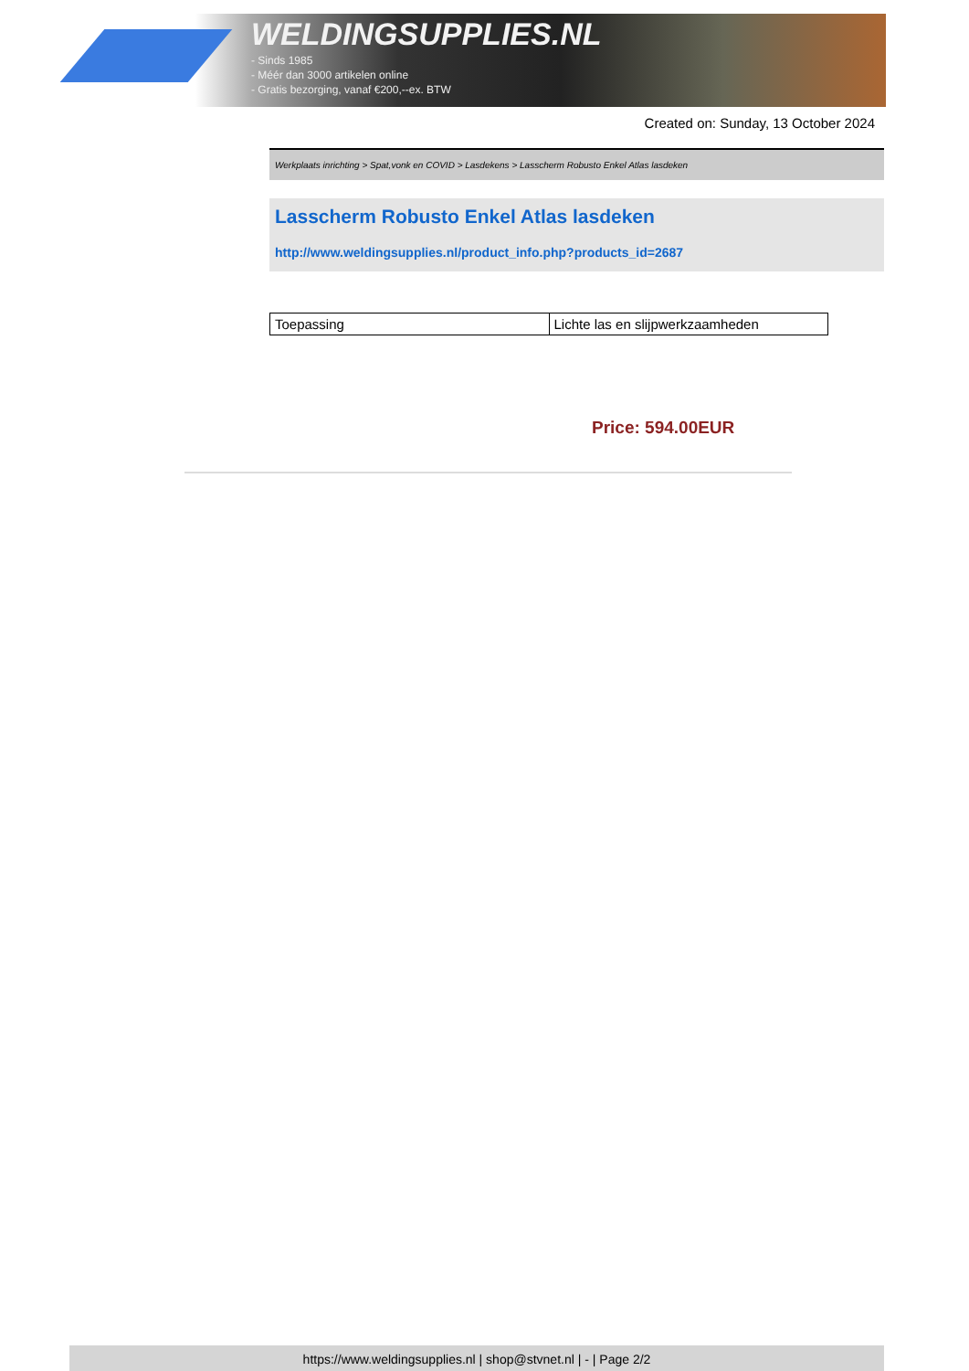WELDINGSUPPLIES.NL
- Sinds 1985
- Méér dan 3000 artikelen online
- Gratis bezorging, vanaf €200,--ex. BTW
Created on: Sunday, 13 October 2024
Werkplaats inrichting > Spat,vonk en COVID > Lasdekens > Lasscherm Robusto Enkel Atlas lasdeken
Lasscherm Robusto Enkel Atlas lasdeken
http://www.weldingsupplies.nl/product_info.php?products_id=2687
| Toepassing | Lichte las en slijpwerkzaamheden |
Price: 594.00EUR
https://www.weldingsupplies.nl | shop@stvnet.nl | - | Page 2/2